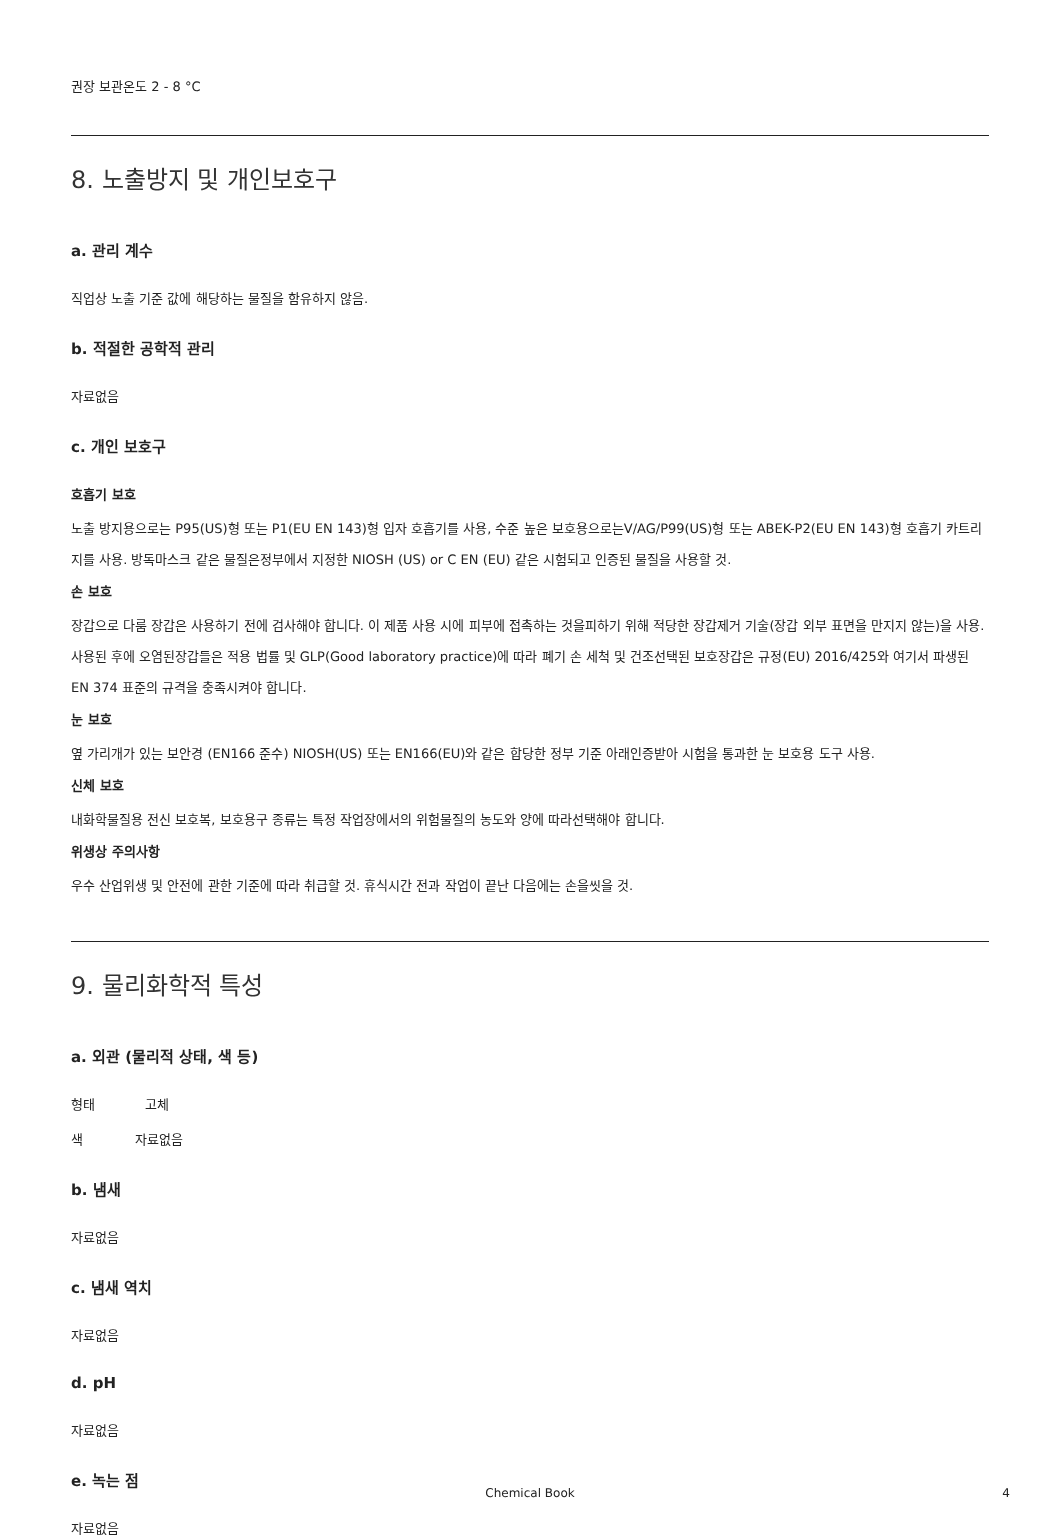권장 보관온도 2 - 8 °C
8. 노출방지 및 개인보호구
a. 관리 계수
직업상 노출 기준 값에 해당하는 물질을 함유하지 않음.
b. 적절한 공학적 관리
자료없음
c. 개인 보호구
호흡기 보호
노출 방지용으로는 P95(US)형 또는 P1(EU EN 143)형 입자 호흡기를 사용, 수준 높은 보호용으로는V/AG/P99(US)형 또는 ABEK-P2(EU EN 143)형 호흡기 카트리지를 사용. 방독마스크 같은 물질은정부에서 지정한 NIOSH (US) or C EN (EU) 같은 시험되고 인증된 물질을 사용할 것.
손 보호
장갑으로 다룸 장갑은 사용하기 전에 검사해야 합니다. 이 제품 사용 시에 피부에 접촉하는 것을피하기 위해 적당한 장갑제거 기술(장갑 외부 표면을 만지지 않는)을 사용. 사용된 후에 오염된장갑들은 적용 법률 및 GLP(Good laboratory practice)에 따라 폐기 손 세척 및 건조선택된 보호장갑은 규정(EU) 2016/425와 여기서 파생된 EN 374 표준의 규격을 충족시켜야 합니다.
눈 보호
옆 가리개가 있는 보안경 (EN166 준수) NIOSH(US) 또는 EN166(EU)와 같은 합당한 정부 기준 아래인증받아 시험을 통과한 눈 보호용 도구 사용.
신체 보호
내화학물질용 전신 보호복, 보호용구 종류는 특정 작업장에서의 위험물질의 농도와 양에 따라선택해야 합니다.
위생상 주의사항
우수 산업위생 및 안전에 관한 기준에 따라 취급할 것. 휴식시간 전과 작업이 끝난 다음에는 손을씻을 것.
9. 물리화학적 특성
a. 외관 (물리적 상태, 색 등)
형태 고체
색 자료없음
b. 냄새
자료없음
c. 냄새 역치
자료없음
d. pH
자료없음
e. 녹는 점
자료없음
Chemical Book 4